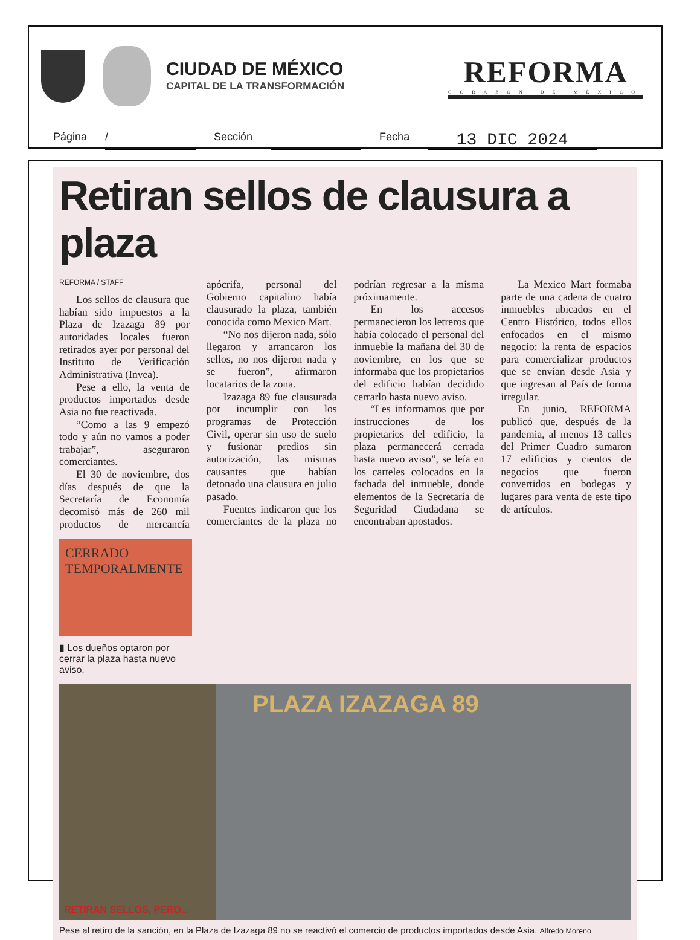CIUDAD DE MÉXICO
CAPITAL DE LA TRANSFORMACIÓN
REFORMA
CORAZÓN DE MÉXICO
Página / Sección Fecha 13 DIC 2024
Retiran sellos de clausura a plaza
REFORMA / STAFF
Los sellos de clausura que habían sido impuestos a la Plaza de Izazaga 89 por autoridades locales fueron retirados ayer por personal del Instituto de Verificación Administrativa (Invea).
Pese a ello, la venta de productos importados desde Asia no fue reactivada.
“Como a las 9 empezó todo y aún no vamos a poder trabajar”, aseguraron comerciantes.
El 30 de noviembre, dos días después de que la Secretaría de Economía decomisó más de 260 mil productos de mercancía apócrifa, personal del Gobierno capitalino había clausurado la plaza, también conocida como Mexico Mart.
“No nos dijeron nada, sólo llegaron y arrancaron los sellos, no nos dijeron nada y se fueron”, afirmaron locatarios de la zona.
Izazaga 89 fue clausurada por incumplir con los programas de Protección Civil, operar sin uso de suelo y fusionar predios sin autorización, las mismas causantes que habían detonado una clausura en julio pasado.
Fuentes indicaron que los comerciantes de la plaza no podrían regresar a la misma próximamente.
En los accesos permanecieron los letreros que había colocado el personal del inmueble la mañana del 30 de noviembre, en los que se informaba que los propietarios del edificio habían decidido cerrarlo hasta nuevo aviso.
“Les informamos que por instrucciones de los propietarios del edificio, la plaza permanecerá cerrada hasta nuevo aviso”, se leía en los carteles colocados en la fachada del inmueble, donde elementos de la Secretaría de Seguridad Ciudadana se encontraban apostados.
La Mexico Mart formaba parte de una cadena de cuatro inmuebles ubicados en el Centro Histórico, todos ellos enfocados en el mismo negocio: la renta de espacios para comercializar productos que se envían desde Asia y que ingresan al País de forma irregular.
En junio, REFORMA publicó que, después de la pandemia, al menos 13 calles del Primer Cuadro sumaron 17 edificios y cientos de negocios que fueron convertidos en bodegas y lugares para venta de este tipo de artículos.
CERRADO TEMPORALMENTE
▮ Los dueños optaron por cerrar la plaza hasta nuevo aviso.
RETIRAN SELLOS, PERO...
PLAZA IZAZAGA 89
Pese al retiro de la sanción, en la Plaza de Izazaga 89 no se reactivó el comercio de productos importados desde Asia. Alfredo Moreno